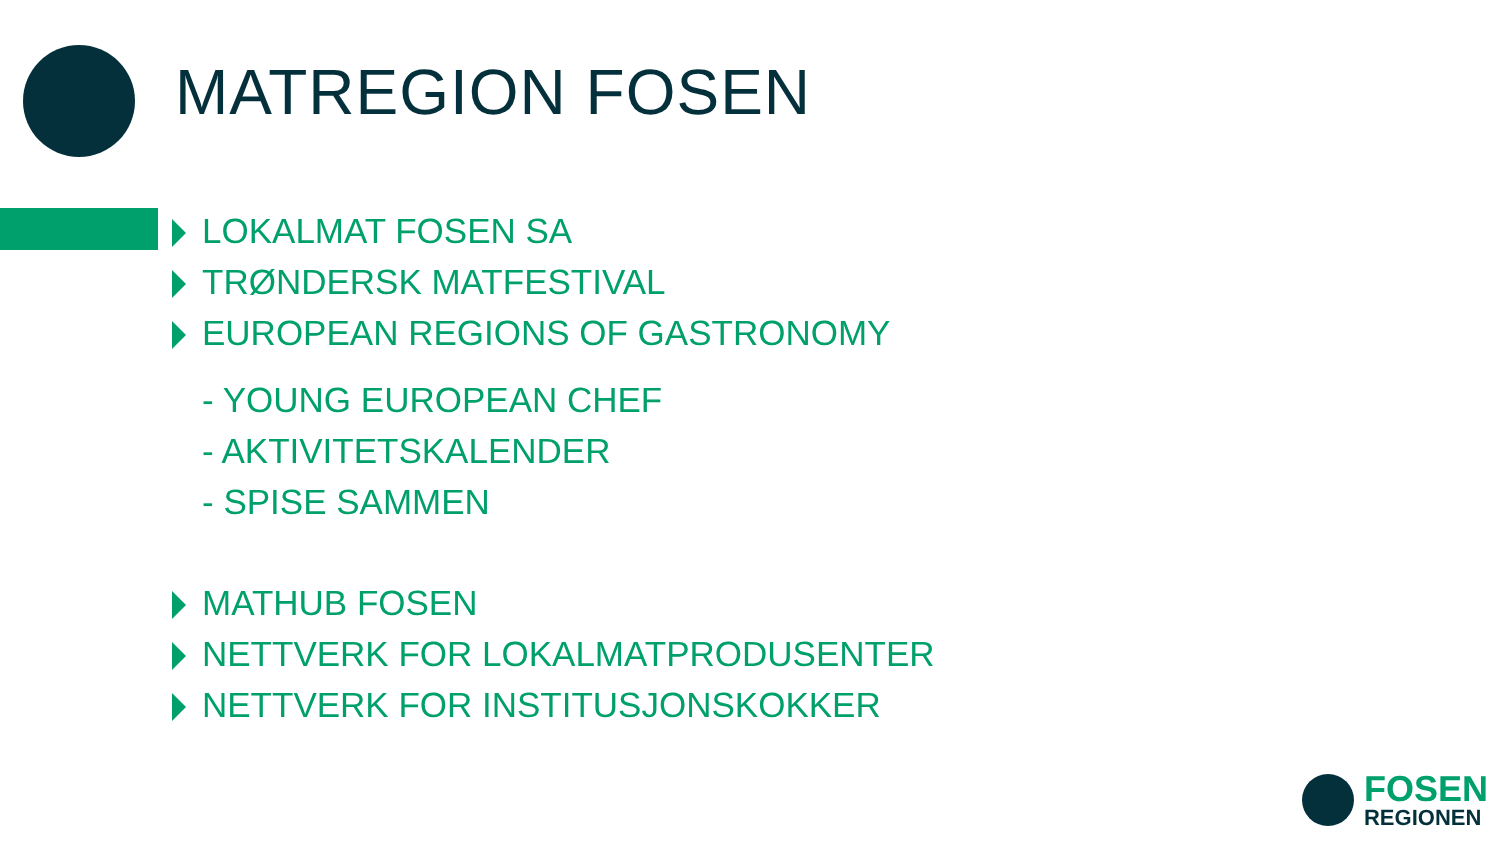MATREGION FOSEN
LOKALMAT FOSEN SA
TRØNDERSK MATFESTIVAL
EUROPEAN REGIONS OF GASTRONOMY
- YOUNG EUROPEAN CHEF
- AKTIVITETSKALENDER
- SPISE SAMMEN
MATHUB FOSEN
NETTVERK FOR LOKALMATPRODUSENTER
NETTVERK FOR INSTITUSJONSKOKKER
FOSEN
REGIONEN